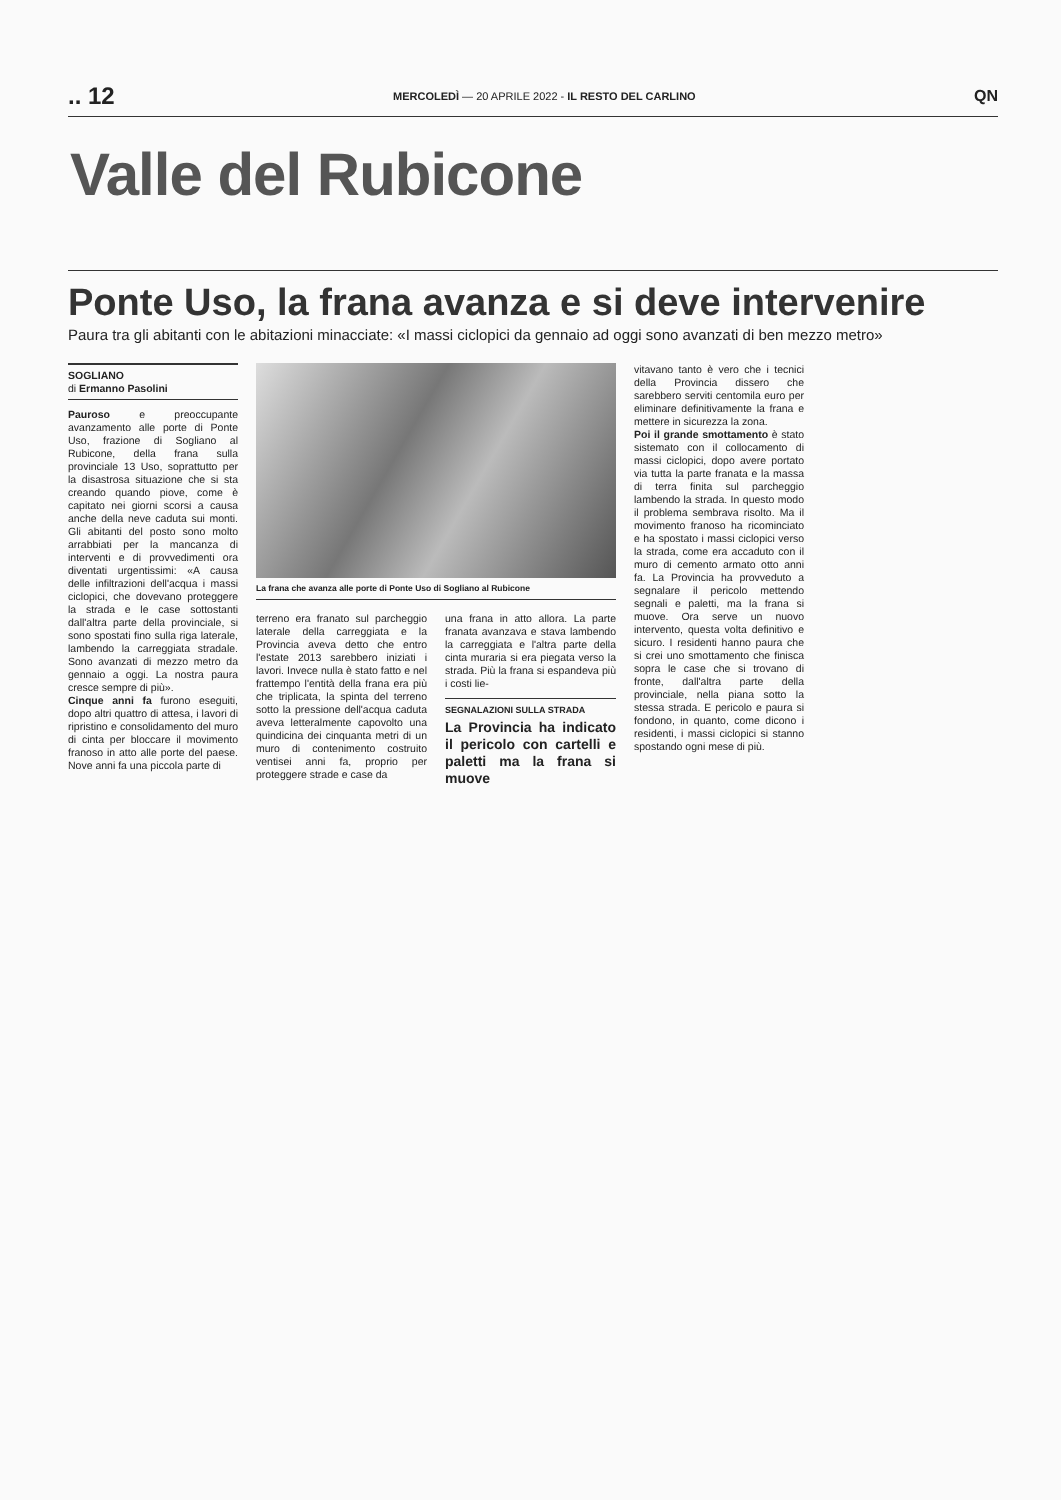.. 12 MERCOLEDÌ — 20 APRILE 2022 - IL RESTO DEL CARLINO QN
Valle del Rubicone
Ponte Uso, la frana avanza e si deve intervenire
Paura tra gli abitanti con le abitazioni minacciate: «I massi ciclopici da gennaio ad oggi sono avanzati di ben mezzo metro»
SOGLIANO
di Ermanno Pasolini
Pauroso e preoccupante avanzamento alle porte di Ponte Uso, frazione di Sogliano al Rubicone, della frana sulla provinciale 13 Uso, soprattutto per la disastrosa situazione che si sta creando quando piove, come è capitato nei giorni scorsi a causa anche della neve caduta sui monti. Gli abitanti del posto sono molto arrabbiati per la mancanza di interventi e di provvedimenti ora diventati urgentissimi: «A causa delle infiltrazioni dell'acqua i massi ciclopici, che dovevano proteggere la strada e le case sottostanti dall'altra parte della provinciale, si sono spostati fino sulla riga laterale, lambendo la carreggiata stradale. Sono avanzati di mezzo metro da gennaio a oggi. La nostra paura cresce sempre di più».
Cinque anni fa furono eseguiti, dopo altri quattro di attesa, i lavori di ripristino e consolidamento del muro di cinta per bloccare il movimento franoso in atto alle porte del paese. Nove anni fa una piccola parte di
La frana che avanza alle porte di Ponte Uso di Sogliano al Rubicone
terreno era franato sul parcheggio laterale della carreggiata e la Provincia aveva detto che entro l'estate 2013 sarebbero iniziati i lavori. Invece nulla è stato fatto e nel frattempo l'entità della frana era più che triplicata, la spinta del terreno sotto la pressione dell'acqua caduta aveva letteralmente capovolto una quindicina dei cinquanta metri di un muro di contenimento costruito ventisei anni fa, proprio per proteggere strade e case da
una frana in atto allora. La parte franata avanzava e stava lambendo la carreggiata e l'altra parte della cinta muraria si era piegata verso la strada. Più la frana si espandeva più i costi lie-
SEGNALAZIONI SULLA STRADA
La Provincia ha indicato il pericolo con cartelli e paletti ma la frana si muove
vitavano tanto è vero che i tecnici della Provincia dissero che sarebbero serviti centomila euro per eliminare definitivamente la frana e mettere in sicurezza la zona.
Poi il grande smottamento è stato sistemato con il collocamento di massi ciclopici, dopo avere portato via tutta la parte franata e la massa di terra finita sul parcheggio lambendo la strada. In questo modo il problema sembrava risolto. Ma il movimento franoso ha ricominciato e ha spostato i massi ciclopici verso la strada, come era accaduto con il muro di cemento armato otto anni fa. La Provincia ha provveduto a segnalare il pericolo mettendo segnali e paletti, ma la frana si muove. Ora serve un nuovo intervento, questa volta definitivo e sicuro. I residenti hanno paura che si crei uno smottamento che finisca sopra le case che si trovano di fronte, dall'altra parte della provinciale, nella piana sotto la stessa strada. E pericolo e paura si fondono, in quanto, come dicono i residenti, i massi ciclopici si stanno spostando ogni mese di più.